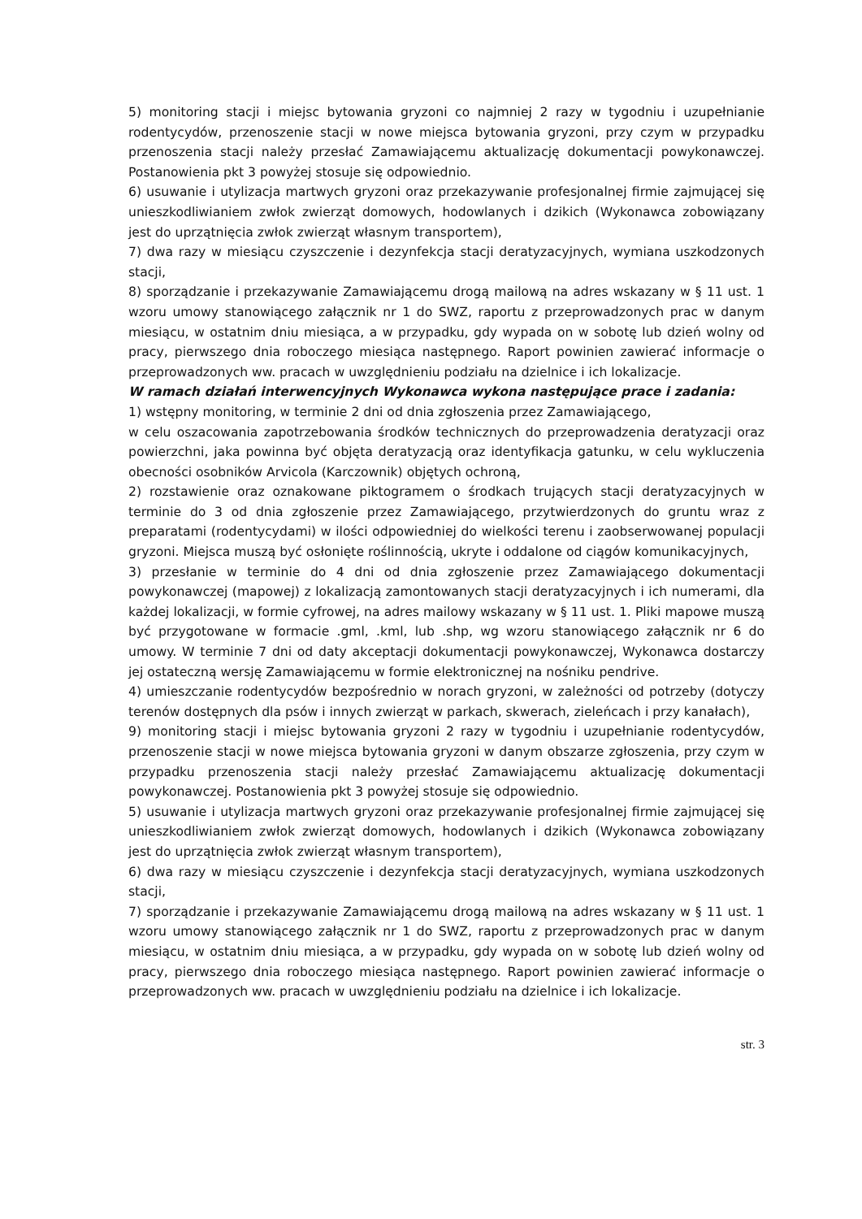5) monitoring stacji i miejsc bytowania gryzoni co najmniej 2 razy w tygodniu i uzupełnianie rodentycydów, przenoszenie stacji w nowe miejsca bytowania gryzoni, przy czym w przypadku przenoszenia stacji należy przesłać Zamawiającemu aktualizację dokumentacji powykonawczej. Postanowienia pkt 3 powyżej stosuje się odpowiednio.
6) usuwanie i utylizacja martwych gryzoni oraz przekazywanie profesjonalnej firmie zajmującej się unieszkodliwianiem zwłok zwierząt domowych, hodowlanych i dzikich (Wykonawca zobowiązany jest do uprzątnięcia zwłok zwierząt własnym transportem),
7) dwa razy w miesiącu czyszczenie i dezynfekcja stacji deratyzacyjnych, wymiana uszkodzonych stacji,
8) sporządzanie i przekazywanie Zamawiającemu drogą mailową na adres wskazany w § 11 ust. 1 wzoru umowy stanowiącego załącznik nr 1 do SWZ, raportu z przeprowadzonych prac w danym miesiącu, w ostatnim dniu miesiąca, a w przypadku, gdy wypada on w sobotę lub dzień wolny od pracy, pierwszego dnia roboczego miesiąca następnego. Raport powinien zawierać informacje o przeprowadzonych ww. pracach w uwzględnieniu podziału na dzielnice i ich lokalizacje.
W ramach działań interwencyjnych Wykonawca wykona następujące prace i zadania:
1) wstępny monitoring, w terminie 2 dni od dnia zgłoszenia przez Zamawiającego,
w celu oszacowania zapotrzebowania środków technicznych do przeprowadzenia deratyzacji oraz powierzchni, jaka powinna być objęta deratyzacją oraz identyfikacja gatunku, w celu wykluczenia obecności osobników Arvicola (Karczownik) objętych ochroną,
2) rozstawienie oraz oznakowane piktogramem o środkach trujących stacji deratyzacyjnych w terminie do 3 od dnia zgłoszenie przez Zamawiającego, przytwierdzonych do gruntu wraz z preparatami (rodentycydami) w ilości odpowiedniej do wielkości terenu i zaobserwowanej populacji gryzoni. Miejsca muszą być osłonięte roślinnością, ukryte i oddalone od ciągów komunikacyjnych,
3) przesłanie w terminie do 4 dni od dnia zgłoszenie przez Zamawiającego dokumentacji powykonawczej (mapowej) z lokalizacją zamontowanych stacji deratyzacyjnych i ich numerami, dla każdej lokalizacji, w formie cyfrowej, na adres mailowy wskazany w § 11 ust. 1. Pliki mapowe muszą być przygotowane w formacie .gml, .kml, lub .shp, wg wzoru stanowiącego załącznik nr 6 do umowy. W terminie 7 dni od daty akceptacji dokumentacji powykonawczej, Wykonawca dostarczy jej ostateczną wersję Zamawiającemu w formie elektronicznej na nośniku pendrive.
4) umieszczanie rodentycydów bezpośrednio w norach gryzoni, w zależności od potrzeby (dotyczy terenów dostępnych dla psów i innych zwierząt w parkach, skwerach, zieleńcach i przy kanałach),
9) monitoring stacji i miejsc bytowania gryzoni 2 razy w tygodniu i uzupełnianie rodentycydów, przenoszenie stacji w nowe miejsca bytowania gryzoni w danym obszarze zgłoszenia, przy czym w przypadku przenoszenia stacji należy przesłać Zamawiającemu aktualizację dokumentacji powykonawczej. Postanowienia pkt 3 powyżej stosuje się odpowiednio.
5) usuwanie i utylizacja martwych gryzoni oraz przekazywanie profesjonalnej firmie zajmującej się unieszkodliwianiem zwłok zwierząt domowych, hodowlanych i dzikich (Wykonawca zobowiązany jest do uprzątnięcia zwłok zwierząt własnym transportem),
6) dwa razy w miesiącu czyszczenie i dezynfekcja stacji deratyzacyjnych, wymiana uszkodzonych stacji,
7) sporządzanie i przekazywanie Zamawiającemu drogą mailową na adres wskazany w § 11 ust. 1 wzoru umowy stanowiącego załącznik nr 1 do SWZ, raportu z przeprowadzonych prac w danym miesiącu, w ostatnim dniu miesiąca, a w przypadku, gdy wypada on w sobotę lub dzień wolny od pracy, pierwszego dnia roboczego miesiąca następnego. Raport powinien zawierać informacje o przeprowadzonych ww. pracach w uwzględnieniu podziału na dzielnice i ich lokalizacje.
str. 3